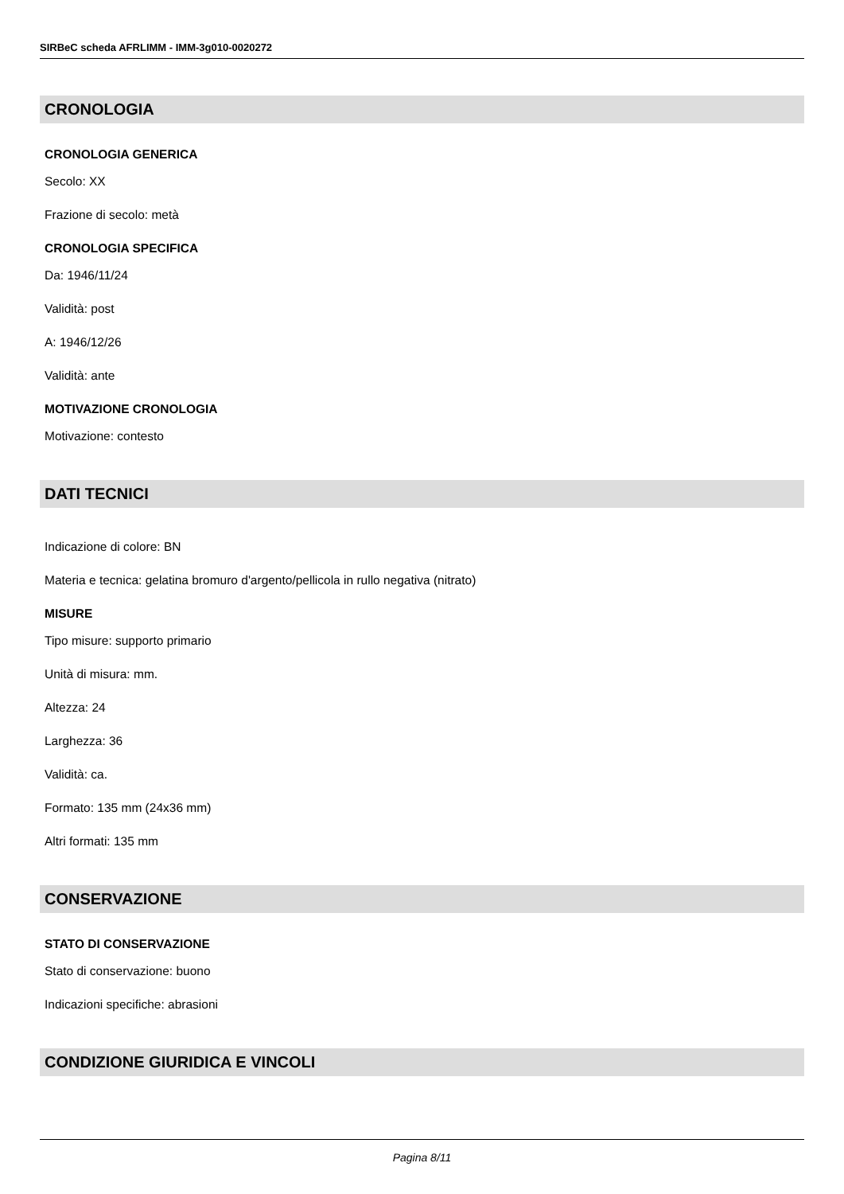SIRBeC scheda AFRLIMM - IMM-3g010-0020272
CRONOLOGIA
CRONOLOGIA GENERICA
Secolo: XX
Frazione di secolo: metà
CRONOLOGIA SPECIFICA
Da: 1946/11/24
Validità: post
A: 1946/12/26
Validità: ante
MOTIVAZIONE CRONOLOGIA
Motivazione: contesto
DATI TECNICI
Indicazione di colore: BN
Materia e tecnica: gelatina bromuro d'argento/pellicola in rullo negativa (nitrato)
MISURE
Tipo misure: supporto primario
Unità di misura: mm.
Altezza: 24
Larghezza: 36
Validità: ca.
Formato: 135 mm (24x36 mm)
Altri formati: 135 mm
CONSERVAZIONE
STATO DI CONSERVAZIONE
Stato di conservazione: buono
Indicazioni specifiche: abrasioni
CONDIZIONE GIURIDICA E VINCOLI
Pagina 8/11